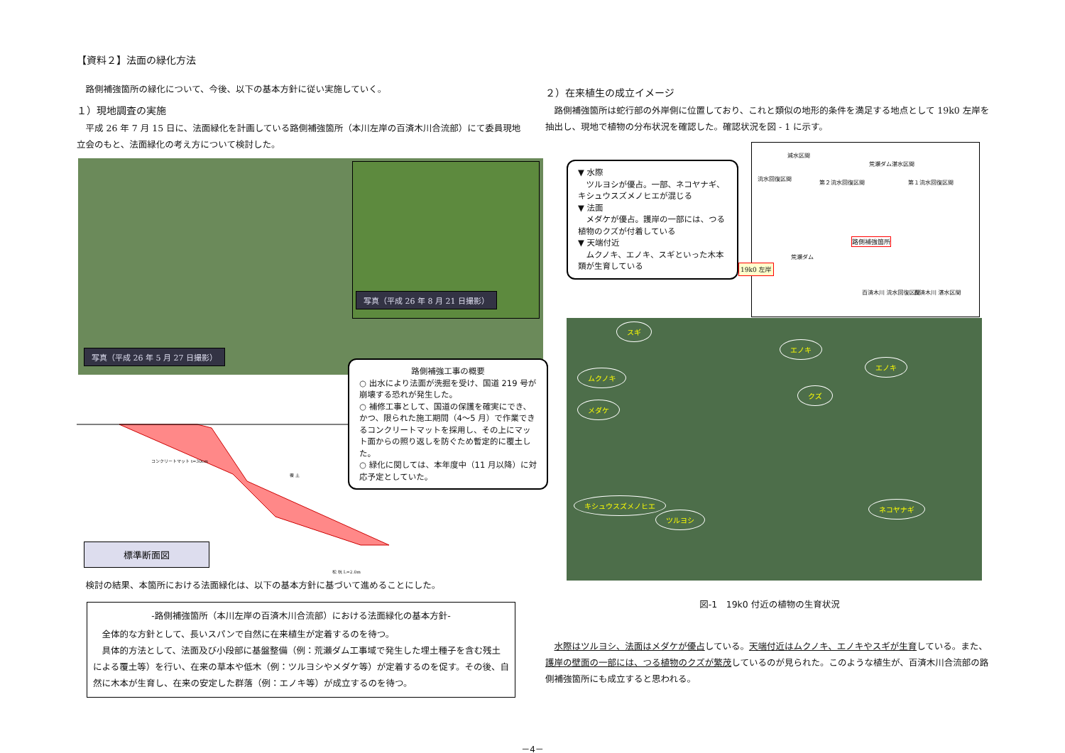【資料２】法面の緑化方法
　路側補強箇所の緑化について、今後、以下の基本方針に従い実施していく。
１）現地調査の実施
　平成 26 年 7 月 15 日に、法面緑化を計画している路側補強箇所（本川左岸の百済木川合流部）にて委員現地立会のもと、法面緑化の考え方について検討した。
写真（平成 26 年 5 月 27 日撮影）
写真（平成 26 年 8 月 21 日撮影）
標準断面図
路側補強工事の概要
○ 出水により法面が洗掘を受け、国道 219 号が崩壊する恐れが発生した。
○ 補修工事として、国道の保護を確実にでき、かつ、限られた施工期間（4～5 月）で作業できるコンクリートマットを採用し、その上にマット面からの照り返しを防ぐため暫定的に覆土した。
○ 緑化に関しては、本年度中（11 月以降）に対応予定としていた。
コンクリートマット t=30cm
覆 土
松 杭 L=2.0m
　検討の結果、本箇所における法面緑化は、以下の基本方針に基づいて進めることにした。
-路側補強箇所（本川左岸の百済木川合流部）における法面緑化の基本方針-
　全体的な方針として、長いスパンで自然に在来植生が定着するのを待つ。
　具体的方法として、法面及び小段部に基盤整備（例：荒瀬ダム工事域で発生した埋土種子を含む残土による覆土等）を行い、在来の草本や低木（例：ツルヨシやメダケ等）が定着するのを促す。その後、自然に木本が生育し、在来の安定した群落（例：エノキ等）が成立するのを待つ。
２）在来植生の成立イメージ
　路側補強箇所は蛇行部の外岸側に位置しており、これと類似の地形的条件を満足する地点として 19k0 左岸を抽出し、現地で植物の分布状況を確認した。確認状況を図 - 1 に示す。
▼ 水際
　ツルヨシが優占。一部、ネコヤナギ、キシュウスズメノヒエが混じる
▼ 法面
　メダケが優占。護岸の一部には、つる植物のクズが付着している
▼ 天端付近
　ムクノキ、エノキ、スギといった木本類が生育している
減水区間
荒瀬ダム湛水区間
流水回復区間
第２流水回復区間 第１流水回復区間
荒瀬ダム
路側補強箇所
百済木川 流水回復区間 百済木川 湛水区間
19k0 左岸
スギ
エノキ
エノキ
ムクノキ
クズ
メダケ
キシュウスズメノヒエ
ツルヨシ
ネコヤナギ
図-1　19k0 付近の植物の生育状況
　水際はツルヨシ、法面はメダケが優占している。天端付近はムクノキ、エノキやスギが生育している。また、護岸の壁面の一部には、つる植物のクズが繁茂しているのが見られた。このような植生が、百済木川合流部の路側補強箇所にも成立すると思われる。
－4－